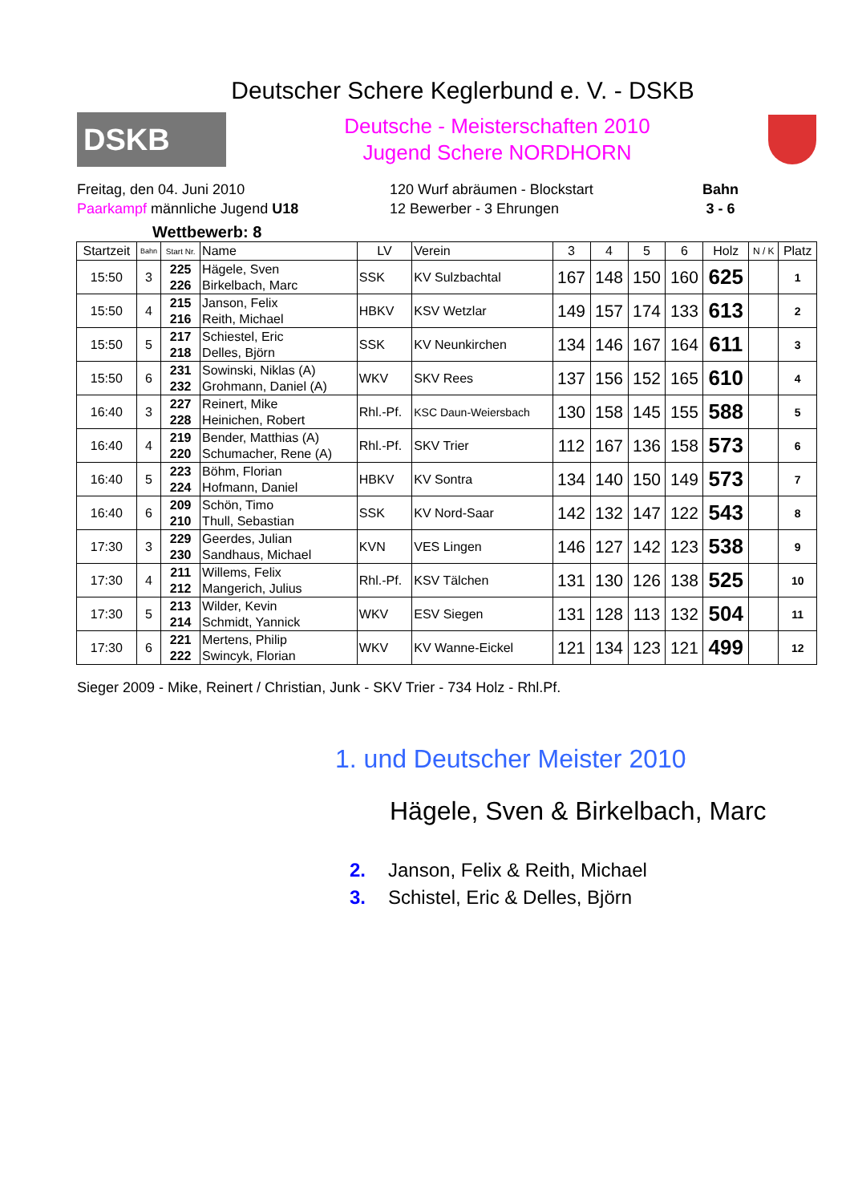Deutscher Schere Keglerbund e. V. - DSKB
DSKB
Deutsche - Meisterschaften 2010
Jugend Schere NORDHORN
Freitag, den 04. Juni 2010
Paarkampf männliche Jugend U18
120 Wurf abräumen - Blockstart
12 Bewerber - 3 Ehrungen
Bahn
3 - 6
Wettbewerb: 8
| Startzeit | Bahn | Start Nr. | Name | LV | Verein | 3 | 4 | 5 | 6 | Holz | N / K | Platz |
| --- | --- | --- | --- | --- | --- | --- | --- | --- | --- | --- | --- | --- |
| 15:50 | 3 | 225 226 | Hägele, Sven Birkelbach, Marc | SSK | KV Sulzbachtal | 167 | 148 | 150 | 160 | 625 | | 1 |
| 15:50 | 4 | 215 216 | Janson, Felix Reith, Michael | HBKV | KSV Wetzlar | 149 | 157 | 174 | 133 | 613 | | 2 |
| 15:50 | 5 | 217 218 | Schiestel, Eric Delles, Björn | SSK | KV Neunkirchen | 134 | 146 | 167 | 164 | 611 | | 3 |
| 15:50 | 6 | 231 232 | Sowinski, Niklas (A) Grohmann, Daniel (A) | WKV | SKV Rees | 137 | 156 | 152 | 165 | 610 | | 4 |
| 16:40 | 3 | 227 228 | Reinert, Mike Heinichen, Robert | Rhl.-Pf. | KSC Daun-Weiersbach | 130 | 158 | 145 | 155 | 588 | | 5 |
| 16:40 | 4 | 219 220 | Bender, Matthias (A) Schumacher, Rene (A) | Rhl.-Pf. | SKV Trier | 112 | 167 | 136 | 158 | 573 | | 6 |
| 16:40 | 5 | 223 224 | Böhm, Florian Hofmann, Daniel | HBKV | KV Sontra | 134 | 140 | 150 | 149 | 573 | | 7 |
| 16:40 | 6 | 209 210 | Schön, Timo Thull, Sebastian | SSK | KV Nord-Saar | 142 | 132 | 147 | 122 | 543 | | 8 |
| 17:30 | 3 | 229 230 | Geerdes, Julian Sandhaus, Michael | KVN | VES Lingen | 146 | 127 | 142 | 123 | 538 | | 9 |
| 17:30 | 4 | 211 212 | Willems, Felix Mangerich, Julius | Rhl.-Pf. | KSV Tälchen | 131 | 130 | 126 | 138 | 525 | | 10 |
| 17:30 | 5 | 213 214 | Wilder, Kevin Schmidt, Yannick | WKV | ESV Siegen | 131 | 128 | 113 | 132 | 504 | | 11 |
| 17:30 | 6 | 221 222 | Mertens, Philip Swincyk, Florian | WKV | KV Wanne-Eickel | 121 | 134 | 123 | 121 | 499 | | 12 |
Sieger 2009 - Mike, Reinert / Christian, Junk - SKV Trier - 734 Holz - Rhl.Pf.
1. und Deutscher Meister 2010
Hägele, Sven & Birkelbach, Marc
2. Janson, Felix & Reith, Michael
3. Schistel, Eric & Delles, Björn